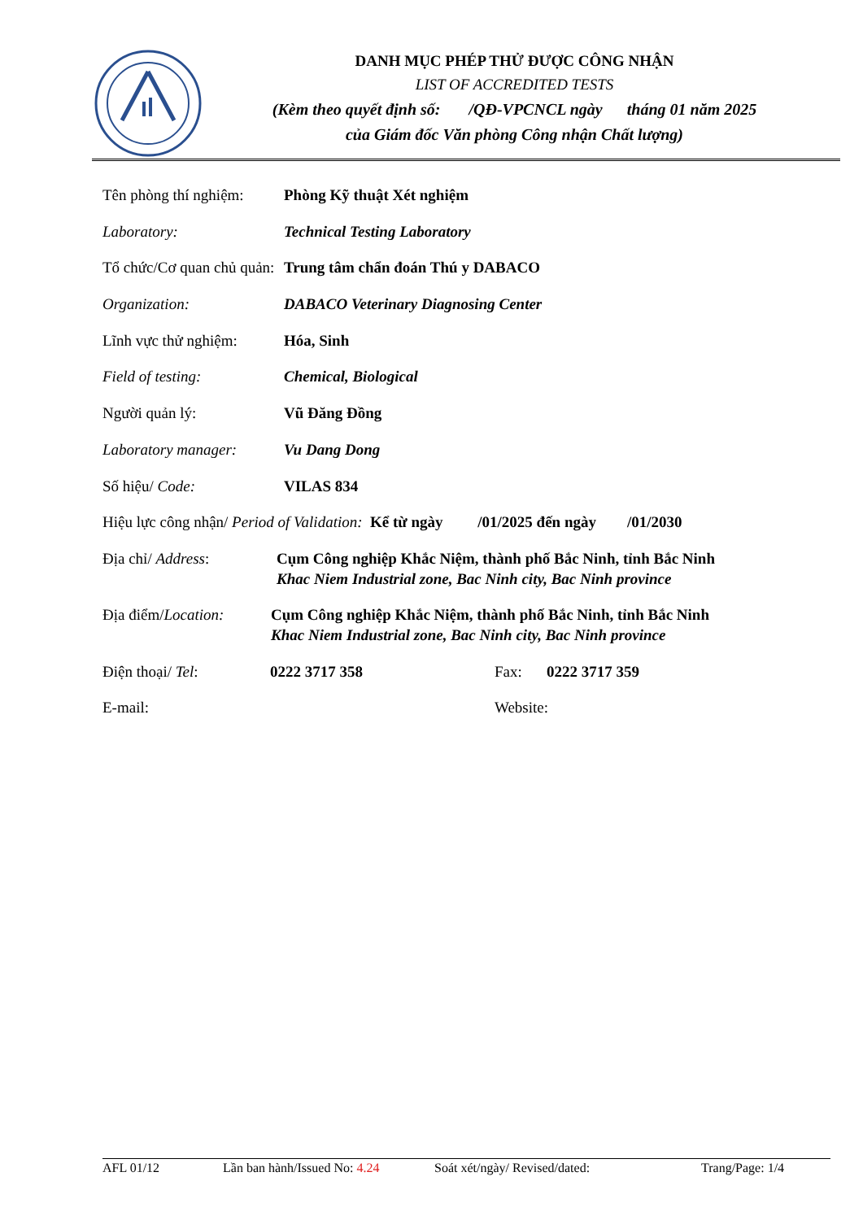DANH MỤC PHÉP THỬ ĐƯỢC CÔNG NHẬN
LIST OF ACCREDITED TESTS
(Kèm theo quyết định số: /QĐ-VPCNCL ngày tháng 01 năm 2025
của Giám đốc Văn phòng Công nhận Chất lượng)
Tên phòng thí nghiệm:
Phòng Kỹ thuật Xét nghiệm
Laboratory: Technical Testing Laboratory
Tổ chức/Cơ quan chủ quản:
Trung tâm chẩn đoán Thú y DABACO
Organization: DABACO Veterinary Diagnosing Center
Lĩnh vực thử nghiệm:
Hóa, Sinh
Field of testing: Chemical, Biological
Người quản lý: Vũ Đăng Đồng
Laboratory manager: Vu Dang Dong
Số hiệu/ Code: VILAS 834
Hiệu lực công nhận/ Period of Validation: Kể từ ngày /01/2025 đến ngày /01/2030
Địa chỉ/ Address: Cụm Công nghiệp Khắc Niệm, thành phố Bắc Ninh, tỉnh Bắc Ninh
Khac Niem Industrial zone, Bac Ninh city, Bac Ninh province
Địa điểm/Location: Cụm Công nghiệp Khắc Niệm, thành phố Bắc Ninh, tỉnh Bắc Ninh
Khac Niem Industrial zone, Bac Ninh city, Bac Ninh province
Điện thoại/ Tel: 0222 3717 358 Fax: 0222 3717 359
E-mail: Website:
AFL 01/12 Lần ban hành/Issued No: 4.24 Soát xét/ngày/ Revised/dated: Trang/Page: 1/4